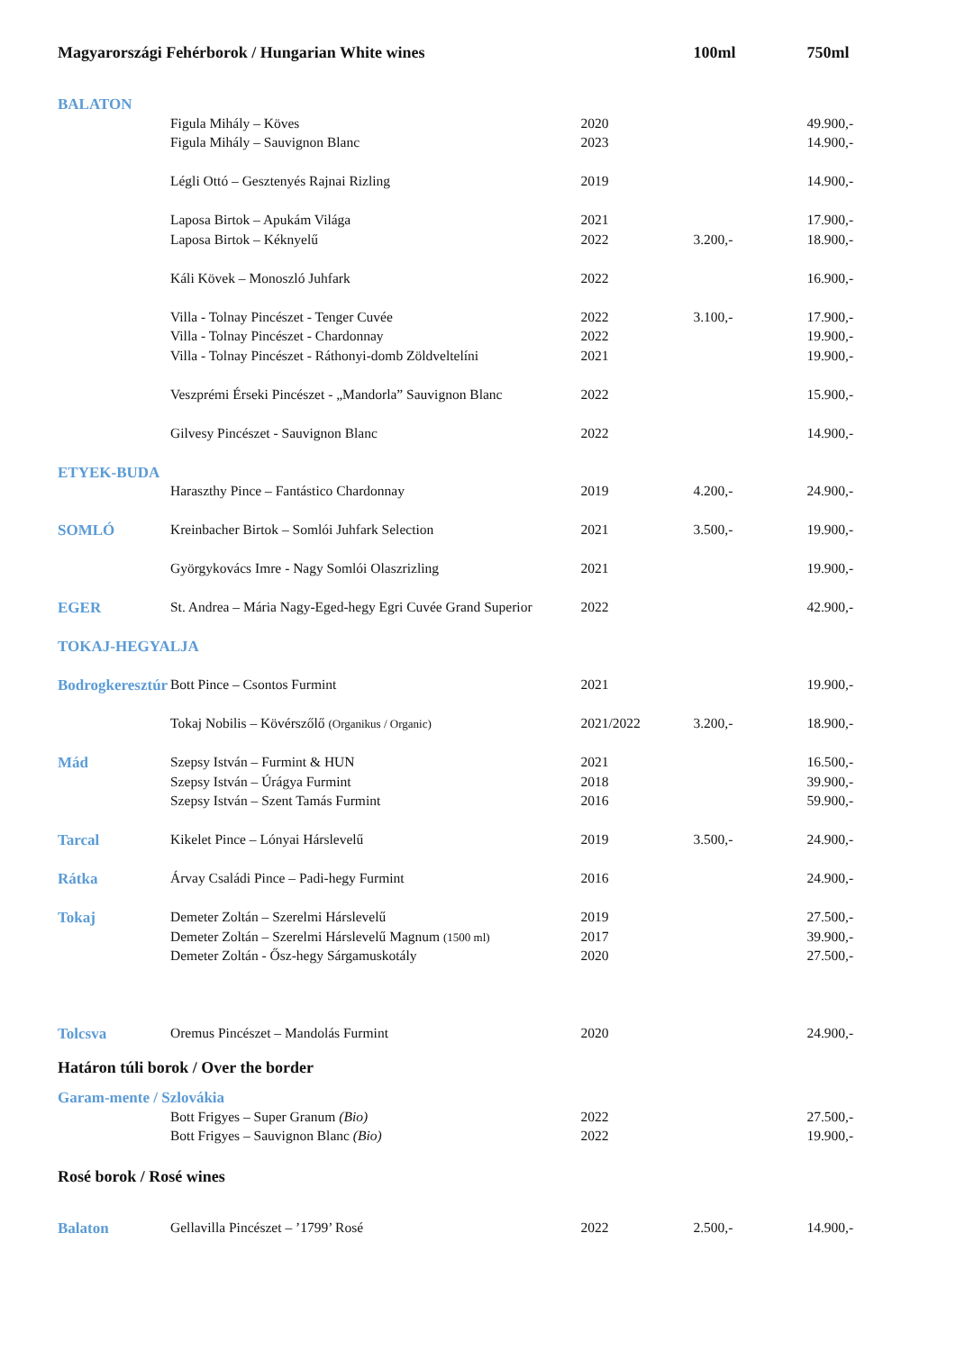| Magyarországi Fehérborok / Hungarian White wines | | | | 100ml | 750ml |
| --- | --- | --- | --- | --- | --- |
| BALATON | | | | | |
| | Figula Mihály – Köves | | 2020 | | 49.900,- |
| | Figula Mihály – Sauvignon Blanc | | 2023 | | 14.900,- |
| | Légli Ottó – Gesztenyés Rajnai Rizling | | 2019 | | 14.900,- |
| | Laposa Birtok – Apukám Világa | | 2021 | | 17.900,- |
| | Laposa Birtok – Kéknyelű | | 2022 | 3.200,- | 18.900,- |
| | Káli Kövek – Monoszló Juhfark | | 2022 | | 16.900,- |
| | Villa - Tolnay Pincészet - Tenger Cuvée | | 2022 | 3.100,- | 17.900,- |
| | Villa - Tolnay Pincészet - Chardonnay | | 2022 | | 19.900,- |
| | Villa - Tolnay Pincészet - Ráthonyi-domb Zöldveltelíni | | 2021 | | 19.900,- |
| | Veszprémi Érseki Pincészet - „Mandorla” Sauvignon Blanc | | 2022 | | 15.900,- |
| | Gilvesy Pincészet - Sauvignon Blanc | | 2022 | | 14.900,- |
| ETYEK-BUDA | | | | | |
| | Haraszthy Pince – Fantástico Chardonnay | | 2019 | 4.200,- | 24.900,- |
| SOMLÓ | Kreinbacher Birtok – Somlói Juhfark Selection | | 2021 | 3.500,- | 19.900,- |
| | Györgykovács Imre - Nagy Somlói Olaszrizling | | 2021 | | 19.900,- |
| EGER | St. Andrea – Mária Nagy-Eged-hegy Egri Cuvée Grand Superior | | 2022 | | 42.900,- |
| TOKAJ-HEGYALJA | | | | | |
| Bodrogkeresztúr | | Bott Pince – Csontos Furmint | 2021 | | 19.900,- |
| | | Tokaj Nobilis – Kövérszőlő (Organikus / Organic) | 2021/2022 | 3.200,- | 18.900,- |
| Mád | | Szepsy István – Furmint & HUN | 2021 | | 16.500,- |
| | | Szepsy István – Úrágya Furmint | 2018 | | 39.900,- |
| | | Szepsy István – Szent Tamás Furmint | 2016 | | 59.900,- |
| Tarcal | | Kikelet Pince – Lónyai Hárslevelű | 2019 | 3.500,- | 24.900,- |
| Rátka | | Árvay Családi Pince – Padi-hegy Furmint | 2016 | | 24.900,- |
| Tokaj | | Demeter Zoltán – Szerelmi Hárslevelű | 2019 | | 27.500,- |
| | | Demeter Zoltán – Szerelmi Hárslevelű Magnum (1500 ml) | 2017 | | 39.900,- |
| | | Demeter Zoltán - Ősz-hegy Sárgamuskotály | 2020 | | 27.500,- |
| Tolcsva | | Oremus Pincészet – Mandolás Furmint | 2020 | | 24.900,- |
| Határon túli borok / Over the border | | | | | |
| Garam-mente / Szlovákia | | | | | |
| | | Bott Frigyes – Super Granum (Bio) | 2022 | | 27.500,- |
| | | Bott Frigyes – Sauvignon Blanc (Bio) | 2022 | | 19.900,- |
| Rosé borok / Rosé wines | | | | | |
| Balaton | | Gellavilla Pincészet – ’1799’ Rosé | 2022 | 2.500,- | 14.900,- |